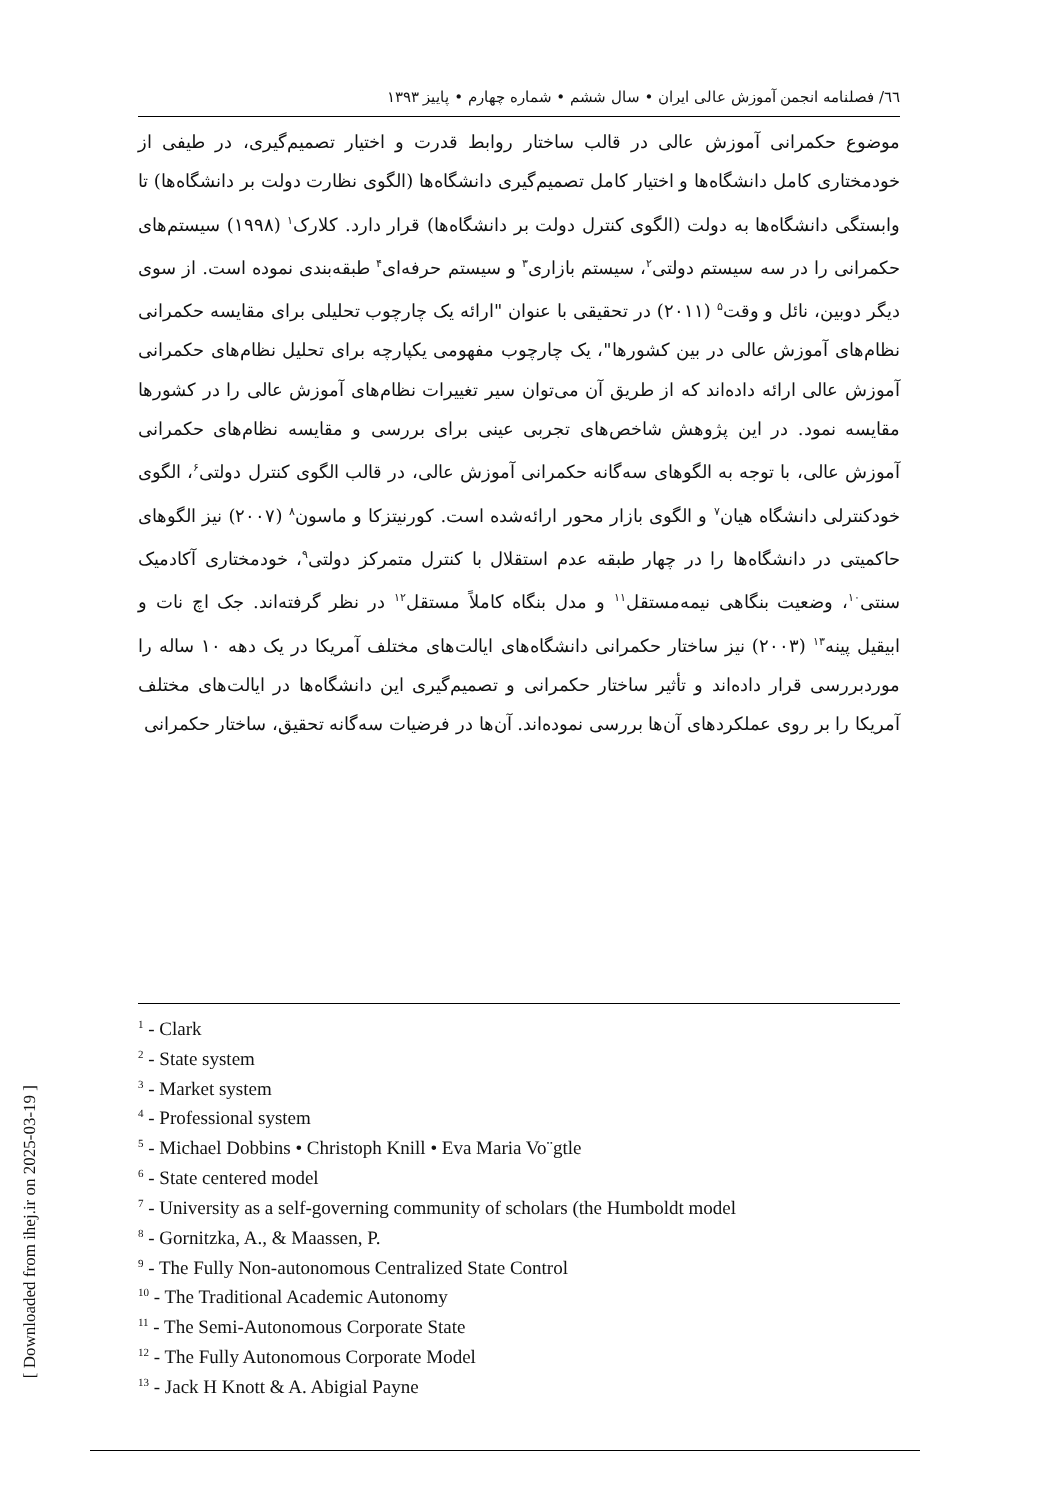٦٦/ فصلنامه انجمن آموزش عالی ایران • سال ششم • شماره چهارم • پاییز ۱۳۹۳
موضوع حکمرانی آموزش عالی در قالب ساختار روابط قدرت و اختیار تصمیم‌گیری، در طیفی از خودمختاری کامل دانشگاه‌ها و اختیار کامل تصمیم‌گیری دانشگاه‌ها (الگوی نظارت دولت بر دانشگاه‌ها) تا وابستگی دانشگاه‌ها به دولت (الگوی کنترل دولت بر دانشگاه‌ها) قرار دارد. کلارک<sup>۱</sup> (۱۹۹۸) سیستم‌های حکمرانی را در سه سیستم دولتی<sup>۲</sup>، سیستم بازاری<sup>۳</sup> و سیستم حرفه‌ای<sup>۴</sup> طبقه‌بندی نموده است. از سوی دیگر دوبین، نائل و وقت<sup>۵</sup> (۲۰۱۱) در تحقیقی با عنوان "ارائه یک چارچوب تحلیلی برای مقایسه حکمرانی نظام‌های آموزش عالی در بین کشورها"، یک چارچوب مفهومی یکپارچه برای تحلیل نظام‌های حکمرانی آموزش عالی ارائه داده‌اند که از طریق آن می‌توان سیر تغییرات نظام‌های آموزش عالی را در کشورها مقایسه نمود. در این پژوهش شاخص‌های تجربی عینی برای بررسی و مقایسه نظام‌های حکمرانی آموزش عالی، با توجه به الگوهای سه‌گانه حکمرانی آموزش عالی، در قالب الگوی کنترل دولتی<sup>۶</sup>، الگوی خودکنترلی دانشگاه هیان<sup>۷</sup> و الگوی بازار محور ارائه‌شده است. کورنیتزکا و ماسون<sup>۸</sup> (۲۰۰۷) نیز الگوهای حاکمیتی در دانشگاه‌ها را در چهار طبقه عدم استقلال با کنترل متمرکز دولتی<sup>۹</sup>، خودمختاری آکادمیک سنتی<sup>۱۰</sup>، وضعیت بنگاهی نیمه‌مستقل<sup>۱۱</sup> و مدل بنگاه کاملاً مستقل<sup>۱۲</sup> در نظر گرفته‌اند. جک اچ نات و ابیقیل پینه<sup>۱۳</sup> (۲۰۰۳) نیز ساختار حکمرانی دانشگاه‌های ایالت‌های مختلف آمریکا در یک دهه ۱۰ ساله را موردبررسی قرار داده‌اند و تأثیر ساختار حکمرانی و تصمیم‌گیری این دانشگاه‌ها در ایالت‌های مختلف آمریکا را بر روی عملکردهای آن‌ها بررسی نموده‌اند. آن‌ها در فرضیات سه‌گانه تحقیق، ساختار حکمرانی
<sup>1</sup> - Clark
<sup>2</sup> - State system
<sup>3</sup> - Market system
<sup>4</sup> - Professional system
<sup>5</sup> - Michael Dobbins • Christoph Knill • Eva Maria Vo¨gtle
<sup>6</sup> - State centered model
<sup>7</sup> - University as a self-governing community of scholars (the Humboldt model
<sup>8</sup> - Gornitzka, A., & Maassen, P.
<sup>9</sup> - The Fully Non-autonomous Centralized State Control
<sup>10</sup> - The Traditional Academic Autonomy
<sup>11</sup> - The Semi-Autonomous Corporate State
<sup>12</sup> - The Fully Autonomous Corporate Model
<sup>13</sup> - Jack H Knott & A. Abigial Payne
[ Downloaded from ihej.ir on 2025-03-19 ]